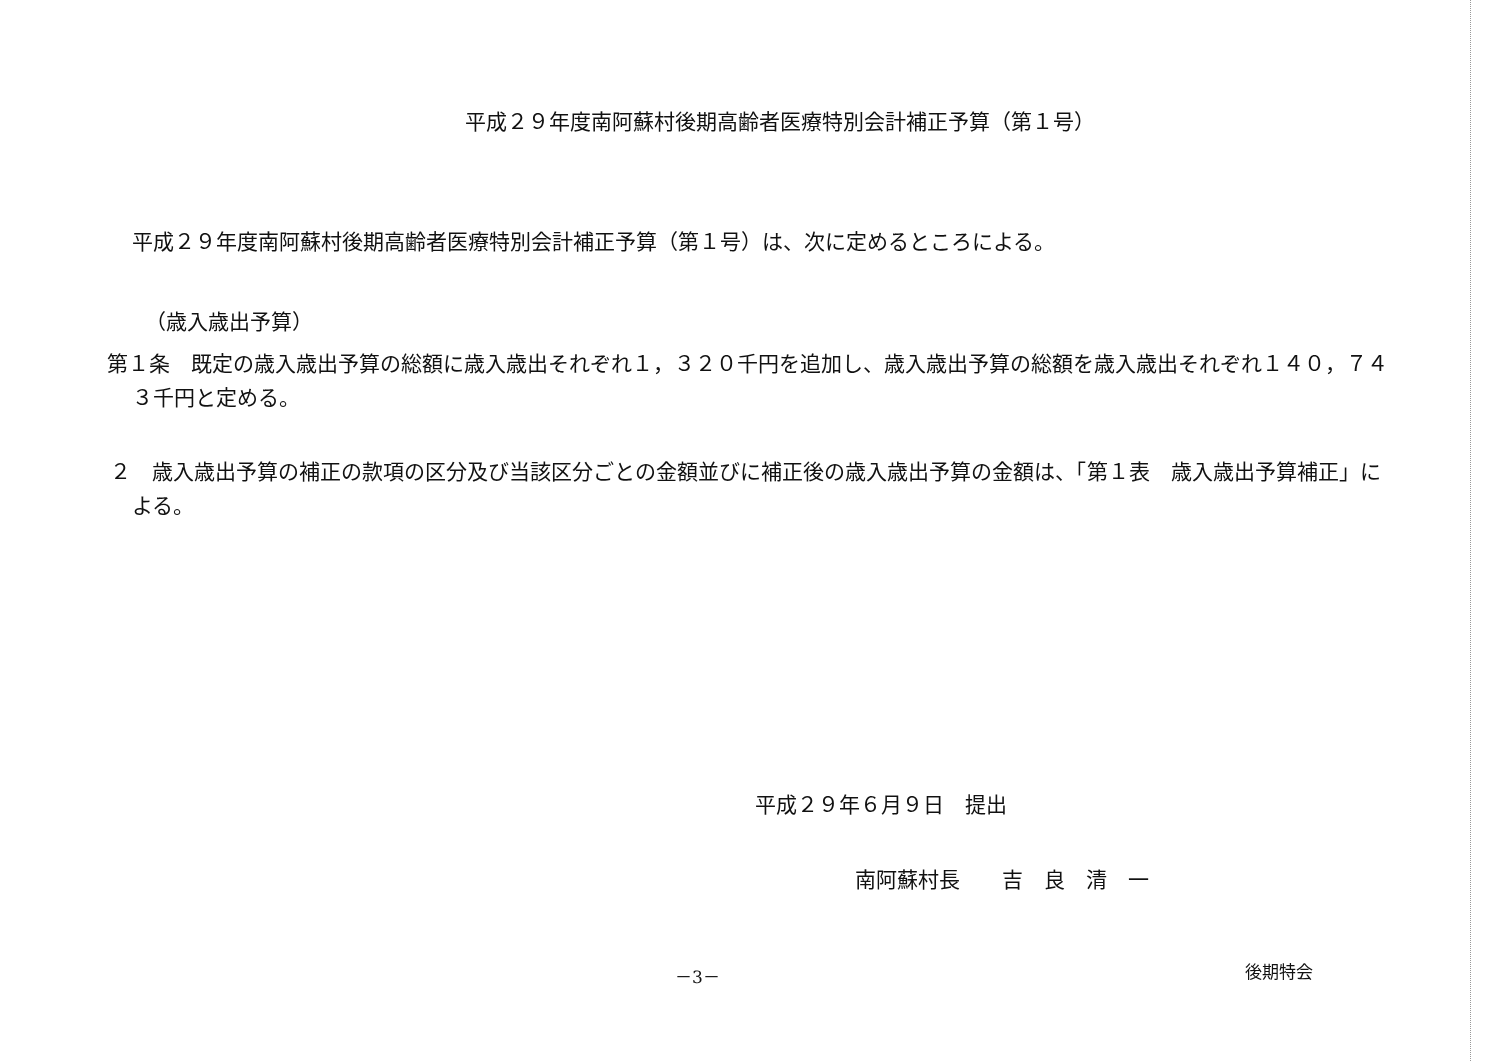平成２９年度南阿蘇村後期高齢者医療特別会計補正予算（第１号）
平成２９年度南阿蘇村後期高齢者医療特別会計補正予算（第１号）は、次に定めるところによる。
（歳入歳出予算）
第１条　既定の歳入歳出予算の総額に歳入歳出それぞれ１，３２０千円を追加し、歳入歳出予算の総額を歳入歳出それぞれ１４０，７４３千円と定める。
２　歳入歳出予算の補正の款項の区分及び当該区分ごとの金額並びに補正後の歳入歳出予算の金額は、「第１表　歳入歳出予算補正」による。
平成２９年６月９日　提出
南阿蘇村長　　吉　良　清　一
－3－ 後期特会